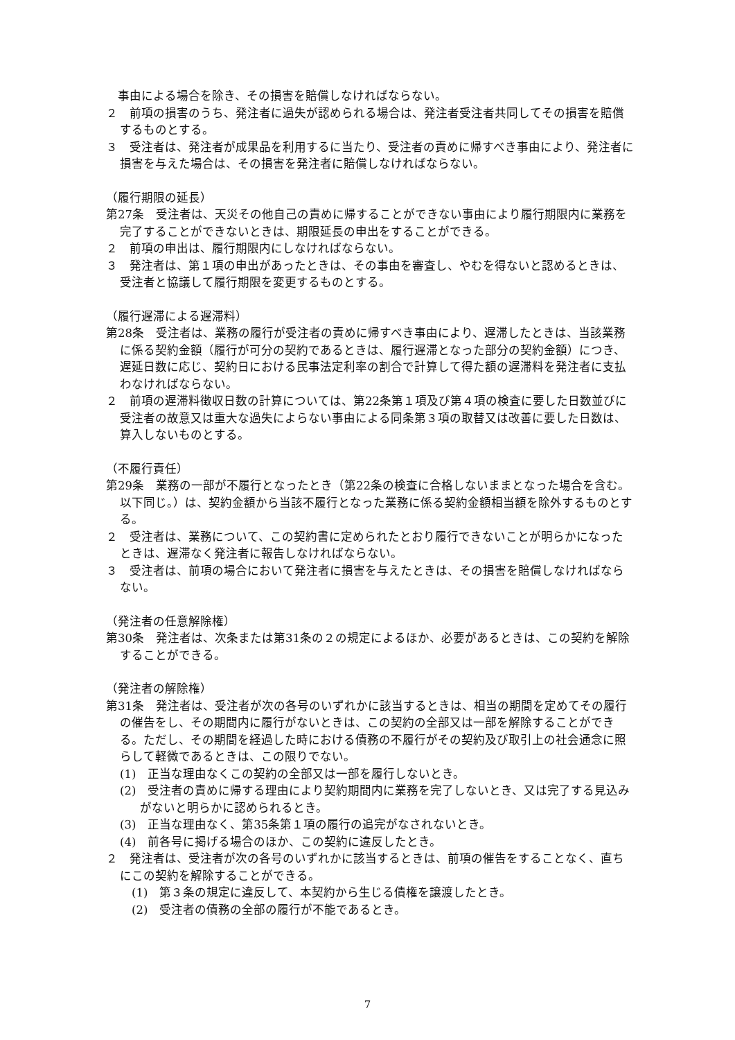事由による場合を除き、その損害を賠償しなければならない。
２　前項の損害のうち、発注者に過失が認められる場合は、発注者受注者共同してその損害を賠償するものとする。
３　受注者は、発注者が成果品を利用するに当たり、受注者の責めに帰すべき事由により、発注者に損害を与えた場合は、その損害を発注者に賠償しなければならない。
（履行期限の延長）
第27条　受注者は、天災その他自己の責めに帰することができない事由により履行期限内に業務を完了することができないときは、期限延長の申出をすることができる。
２　前項の申出は、履行期限内にしなければならない。
３　発注者は、第１項の申出があったときは、その事由を審査し、やむを得ないと認めるときは、受注者と協議して履行期限を変更するものとする。
（履行遅滞による遅滞料）
第28条　受注者は、業務の履行が受注者の責めに帰すべき事由により、遅滞したときは、当該業務に係る契約金額（履行が可分の契約であるときは、履行遅滞となった部分の契約金額）につき、遅延日数に応じ、契約日における民事法定利率の割合で計算して得た額の遅滞料を発注者に支払わなければならない。
２　前項の遅滞料徴収日数の計算については、第22条第１項及び第４項の検査に要した日数並びに受注者の故意又は重大な過失によらない事由による同条第３項の取替又は改善に要した日数は、算入しないものとする。
（不履行責任）
第29条　業務の一部が不履行となったとき（第22条の検査に合格しないままとなった場合を含む。以下同じ。）は、契約金額から当該不履行となった業務に係る契約金額相当額を除外するものとする。
２　受注者は、業務について、この契約書に定められたとおり履行できないことが明らかになったときは、遅滞なく発注者に報告しなければならない。
３　受注者は、前項の場合において発注者に損害を与えたときは、その損害を賠償しなければならない。
（発注者の任意解除権）
第30条　発注者は、次条または第31条の２の規定によるほか、必要があるときは、この契約を解除することができる。
（発注者の解除権）
第31条　発注者は、受注者が次の各号のいずれかに該当するときは、相当の期間を定めてその履行の催告をし、その期間内に履行がないときは、この契約の全部又は一部を解除することができる。ただし、その期間を経過した時における債務の不履行がその契約及び取引上の社会通念に照らして軽微であるときは、この限りでない。
(1)　正当な理由なくこの契約の全部又は一部を履行しないとき。
(2)　受注者の責めに帰する理由により契約期間内に業務を完了しないとき、又は完了する見込みがないと明らかに認められるとき。
(3)　正当な理由なく、第35条第１項の履行の追完がなされないとき。
(4)　前各号に掲げる場合のほか、この契約に違反したとき。
２　発注者は、受注者が次の各号のいずれかに該当するときは、前項の催告をすることなく、直ちにこの契約を解除することができる。
　(1)　第３条の規定に違反して、本契約から生じる債権を譲渡したとき。
　(2)　受注者の債務の全部の履行が不能であるとき。
7